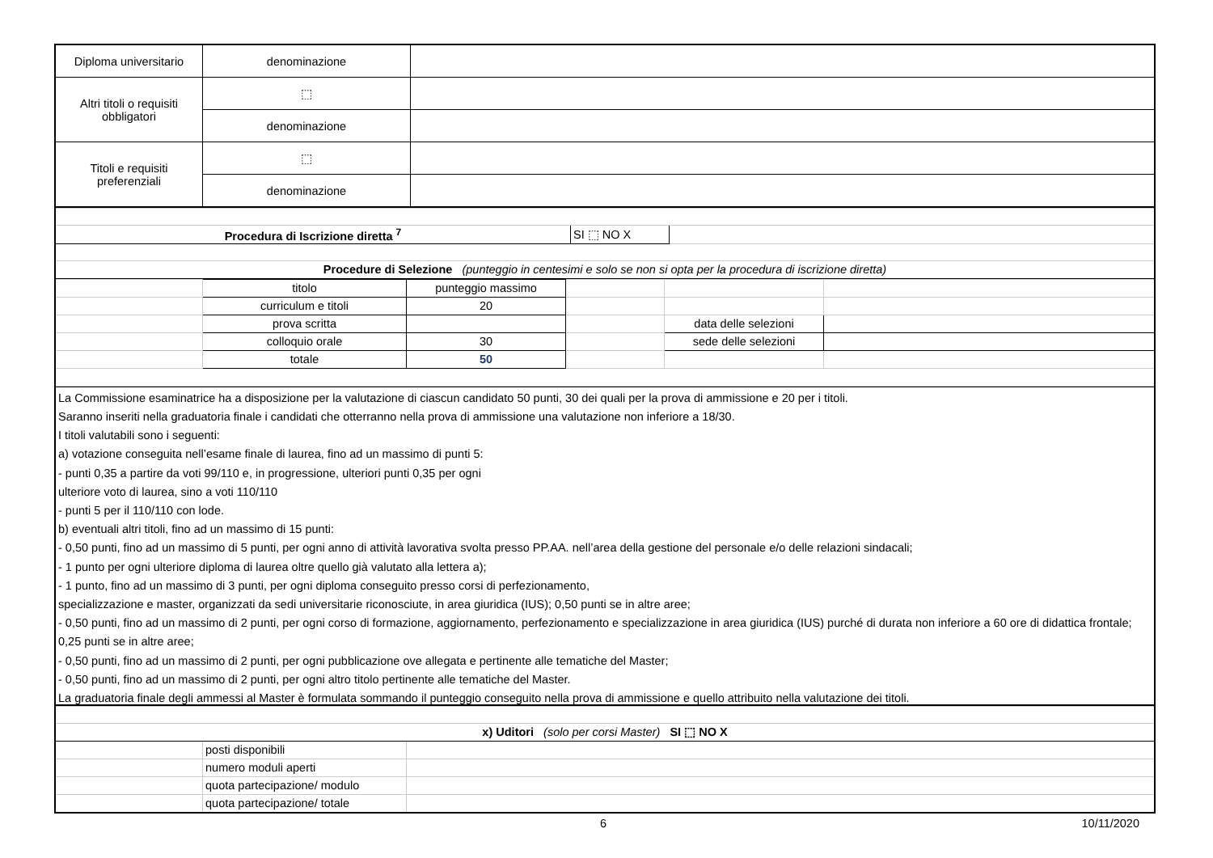| Diploma universitario | denominazione | |
| Altri titoli o requisiti obbligatori | ⬚ | |
| | denominazione | |
| Titoli e requisiti preferenziali | ⬚ | |
| | denominazione | |
| Procedura di Iscrizione diretta <sup>7</sup> | SI ⬚ NO X | |
| Procedure di Selezione (punteggio in centesimi e solo se non si opta per la procedura di iscrizione diretta) | | |
| | titolo | punteggio massimo | | | |
| | curriculum e titoli | 20 | | | |
| | prova scritta | | | data delle selezioni | |
| | colloquio orale | 30 | | sede delle selezioni | |
| | totale | 50 | | | |
La Commissione esaminatrice ha a disposizione per la valutazione di ciascun candidato 50 punti, 30 dei quali per la prova di ammissione e 20 per i titoli.
Saranno inseriti nella graduatoria finale i candidati che otterranno nella prova di ammissione una valutazione non inferiore a 18/30.
I titoli valutabili sono i seguenti:
a) votazione conseguita nell’esame finale di laurea, fino ad un massimo di punti 5:
- punti 0,35 a partire da voti 99/110 e, in progressione, ulteriori punti 0,35 per ogni
ulteriore voto di laurea, sino a voti 110/110
- punti 5 per il 110/110 con lode.
b) eventuali altri titoli, fino ad un massimo di 15 punti:
- 0,50 punti, fino ad un massimo di 5 punti, per ogni anno di attività lavorativa svolta presso PP.AA. nell’area della gestione del personale e/o delle relazioni sindacali;
- 1 punto per ogni ulteriore diploma di laurea oltre quello già valutato alla lettera a);
- 1 punto, fino ad un massimo di 3 punti, per ogni diploma conseguito presso corsi di perfezionamento,
specializzazione e master, organizzati da sedi universitarie riconosciute, in area giuridica (IUS); 0,50 punti se in altre aree;
- 0,50 punti, fino ad un massimo di 2 punti, per ogni corso di formazione, aggiornamento, perfezionamento e specializzazione in area giuridica (IUS) purché di durata non inferiore a 60 ore di didattica frontale; 0,25 punti se in altre aree;
- 0,50 punti, fino ad un massimo di 2 punti, per ogni pubblicazione ove allegata e pertinente alle tematiche del Master;
- 0,50 punti, fino ad un massimo di 2 punti, per ogni altro titolo pertinente alle tematiche del Master.
La graduatoria finale degli ammessi al Master è formulata sommando il punteggio conseguito nella prova di ammissione e quello attribuito nella valutazione dei titoli.
| x) Uditori (solo per corsi Master) SI ⬚ NO X | | |
| | posti disponibili | |
| | numero moduli aperti | |
| | quota partecipazione/ modulo | |
| | quota partecipazione/ totale | |
6 10/11/2020